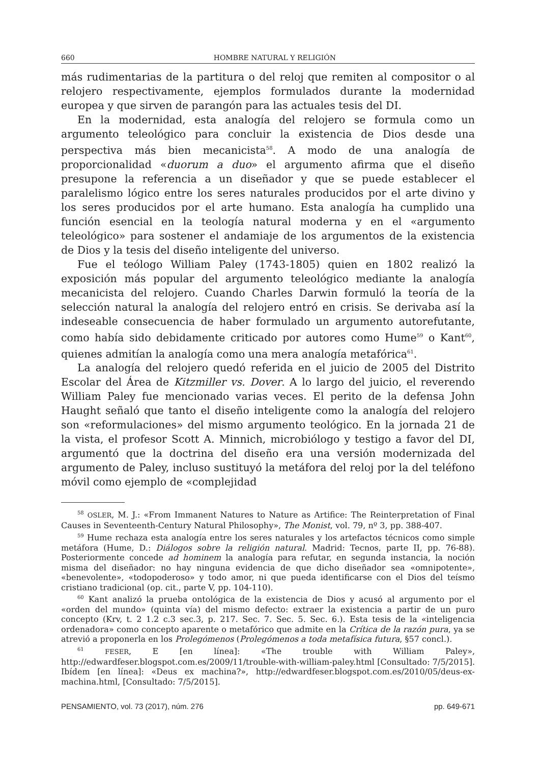660 HOMBRE NATURAL Y RELIGIÓN
más rudimentarias de la partitura o del reloj que remiten al compositor o al relojero respectivamente, ejemplos formulados durante la modernidad europea y que sirven de parangón para las actuales tesis del DI.
En la modernidad, esta analogía del relojero se formula como un argumento teleológico para concluir la existencia de Dios desde una perspectiva más bien mecanicista<sup>58</sup>. A modo de una analogía de proporcionalidad «duorum a duo» el argumento afirma que el diseño presupone la referencia a un diseñador y que se puede establecer el paralelismo lógico entre los seres naturales producidos por el arte divino y los seres producidos por el arte humano. Esta analogía ha cumplido una función esencial en la teología natural moderna y en el «argumento teleológico» para sostener el andamiaje de los argumentos de la existencia de Dios y la tesis del diseño inteligente del universo.
Fue el teólogo William Paley (1743-1805) quien en 1802 realizó la exposición más popular del argumento teleológico mediante la analogía mecanicista del relojero. Cuando Charles Darwin formuló la teoría de la selección natural la analogía del relojero entró en crisis. Se derivaba así la indeseable consecuencia de haber formulado un argumento autorefutante, como había sido debidamente criticado por autores como Hume<sup>59</sup> o Kant<sup>60</sup>, quienes admitían la analogía como una mera analogía metafórica<sup>61</sup>.
La analogía del relojero quedó referida en el juicio de 2005 del Distrito Escolar del Área de Kitzmiller vs. Dover. A lo largo del juicio, el reverendo William Paley fue mencionado varias veces. El perito de la defensa John Haught señaló que tanto el diseño inteligente como la analogía del relojero son «reformulaciones» del mismo argumento teológico. En la jornada 21 de la vista, el profesor Scott A. Minnich, microbiólogo y testigo a favor del DI, argumentó que la doctrina del diseño era una versión modernizada del argumento de Paley, incluso sustituyó la metáfora del reloj por la del teléfono móvil como ejemplo de «complejidad
<sup>58</sup> OSLER, M. J.: «From Immanent Natures to Nature as Artifice: The Reinterpretation of Final Causes in Seventeenth-Century Natural Philosophy», The Monist, vol. 79, nº 3, pp. 388-407.
<sup>59</sup> Hume rechaza esta analogía entre los seres naturales y los artefactos técnicos como simple metáfora (Hume, D.: Diálogos sobre la religión natural. Madrid: Tecnos, parte II, pp. 76-88). Posteriormente concede ad hominem la analogía para refutar, en segunda instancia, la noción misma del diseñador: no hay ninguna evidencia de que dicho diseñador sea «omnipotente», «benevolente», «todopoderoso» y todo amor, ni que pueda identificarse con el Dios del teísmo cristiano tradicional (op. cit., parte V, pp. 104-110).
<sup>60</sup> Kant analizó la prueba ontológica de la existencia de Dios y acusó al argumento por el «orden del mundo» (quinta vía) del mismo defecto: extraer la existencia a partir de un puro concepto (Krv, t. 2 1.2 c.3 sec.3, p. 217. Sec. 7. Sec. 5. Sec. 6.). Esta tesis de la «inteligencia ordenadora» como concepto aparente o metafórico que admite en la Crítica de la razón pura, ya se atrevió a proponerla en los Prolegómenos (Prolegómenos a toda metafísica futura, §57 concl.).
<sup>61</sup> FESER, E [en línea]: «The trouble with William Paley», http://edwardfeser.blogspot.com.es/2009/11/trouble-with-william-paley.html [Consultado: 7/5/2015]. Ibídem [en línea]: «Deus ex machina?», http://edwardfeser.blogspot.com.es/2010/05/deus-ex-machina.html, [Consultado: 7/5/2015].
PENSAMIENTO, vol. 73 (2017), núm. 276 pp. 649-671